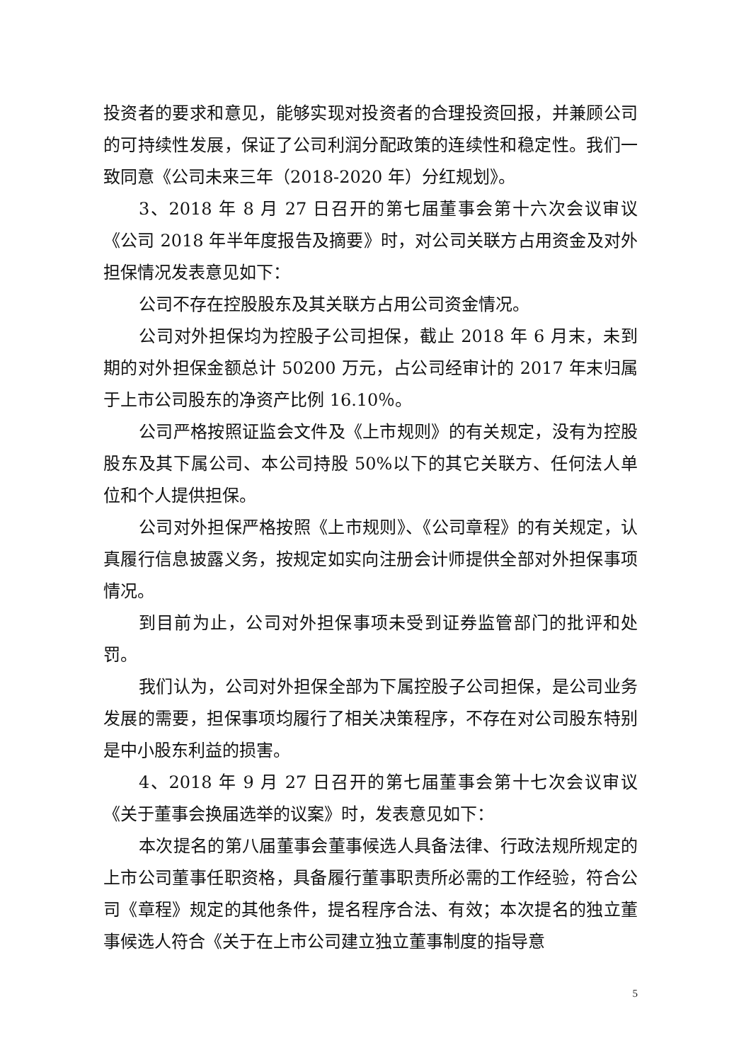投资者的要求和意见，能够实现对投资者的合理投资回报，并兼顾公司的可持续性发展，保证了公司利润分配政策的连续性和稳定性。我们一致同意《公司未来三年（2018-2020 年）分红规划》。
3、2018 年 8 月 27 日召开的第七届董事会第十六次会议审议《公司 2018 年半年度报告及摘要》时，对公司关联方占用资金及对外担保情况发表意见如下：
公司不存在控股股东及其关联方占用公司资金情况。
公司对外担保均为控股子公司担保，截止 2018 年 6 月末，未到期的对外担保金额总计 50200 万元，占公司经审计的 2017 年末归属于上市公司股东的净资产比例 16.10％。
公司严格按照证监会文件及《上市规则》的有关规定，没有为控股股东及其下属公司、本公司持股 50%以下的其它关联方、任何法人单位和个人提供担保。
公司对外担保严格按照《上市规则》、《公司章程》的有关规定，认真履行信息披露义务，按规定如实向注册会计师提供全部对外担保事项情况。
到目前为止，公司对外担保事项未受到证券监管部门的批评和处罚。
我们认为，公司对外担保全部为下属控股子公司担保，是公司业务发展的需要，担保事项均履行了相关决策程序，不存在对公司股东特别是中小股东利益的损害。
4、2018 年 9 月 27 日召开的第七届董事会第十七次会议审议《关于董事会换届选举的议案》时，发表意见如下：
本次提名的第八届董事会董事候选人具备法律、行政法规所规定的上市公司董事任职资格，具备履行董事职责所必需的工作经验，符合公司《章程》规定的其他条件，提名程序合法、有效；本次提名的独立董事候选人符合《关于在上市公司建立独立董事制度的指导意
5